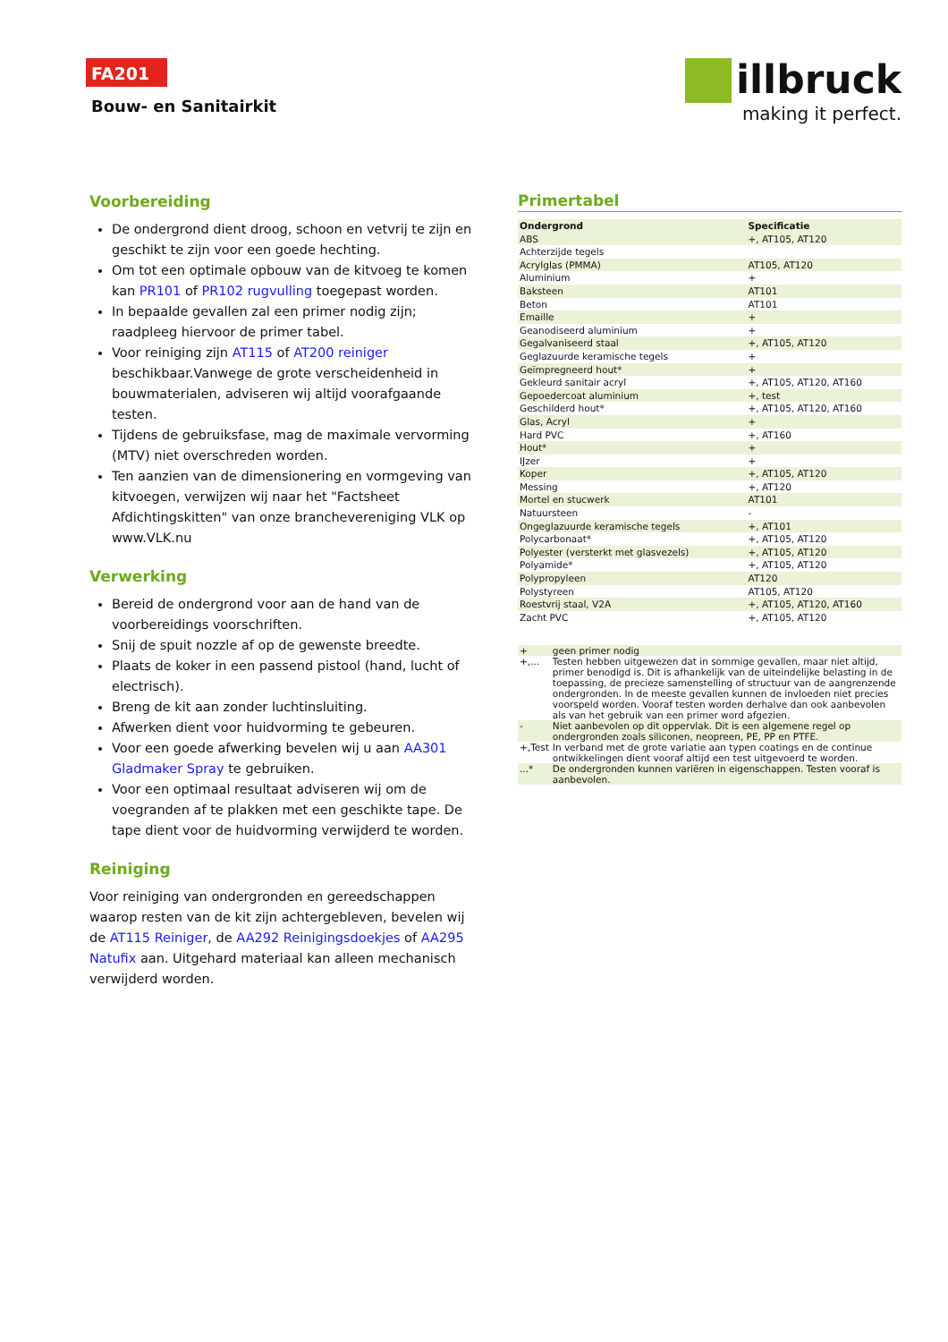FA201
Bouw- en Sanitairkit
illbruck
making it perfect.
Voorbereiding
De ondergrond dient droog, schoon en vetvrij te zijn en geschikt te zijn voor een goede hechting.
Om tot een optimale opbouw van de kitvoeg te komen kan PR101 of PR102 rugvulling toegepast worden.
In bepaalde gevallen zal een primer nodig zijn; raadpleeg hiervoor de primer tabel.
Voor reiniging zijn AT115 of AT200 reiniger beschikbaar.Vanwege de grote verscheidenheid in bouwmaterialen, adviseren wij altijd voorafgaande testen.
Tijdens de gebruiksfase, mag de maximale vervorming (MTV) niet overschreden worden.
Ten aanzien van de dimensionering en vormgeving van kitvoegen, verwijzen wij naar het "Factsheet Afdichtingskitten" van onze branchevereniging VLK op www.VLK.nu
Verwerking
Bereid de ondergrond voor aan de hand van de voorbereidings voorschriften.
Snij de spuit nozzle af op de gewenste breedte.
Plaats de koker in een passend pistool (hand, lucht of electrisch).
Breng de kit aan zonder luchtinsluiting.
Afwerken dient voor huidvorming te gebeuren.
Voor een goede afwerking bevelen wij u aan AA301 Gladmaker Spray te gebruiken.
Voor een optimaal resultaat adviseren wij om de voegranden af te plakken met een geschikte tape. De tape dient voor de huidvorming verwijderd te worden.
Reiniging
Voor reiniging van ondergronden en gereedschappen waarop resten van de kit zijn achtergebleven, bevelen wij de AT115 Reiniger, de AA292 Reinigingsdoekjes of AA295 Natufix aan. Uitgehard materiaal kan alleen mechanisch verwijderd worden.
Primertabel
| Ondergrond | Specificatie |
| --- | --- |
| ABS | +, AT105, AT120 |
| Achterzijde tegels | |
| Acrylglas (PMMA) | AT105, AT120 |
| Aluminium | + |
| Baksteen | AT101 |
| Beton | AT101 |
| Emaille | + |
| Geanodiseerd aluminium | + |
| Gegalvaniseerd staal | +, AT105, AT120 |
| Geglazuurde keramische tegels | + |
| Geïmpregneerd hout* | + |
| Gekleurd sanitair acryl | +, AT105, AT120, AT160 |
| Gepoedercoat aluminium | +, test |
| Geschilderd hout* | +, AT105, AT120, AT160 |
| Glas, Acryl | + |
| Hard PVC | +, AT160 |
| Hout* | + |
| IJzer | + |
| Koper | +, AT105, AT120 |
| Messing | +, AT120 |
| Mortel en stucwerk | AT101 |
| Natuursteen | - |
| Ongeglazuurde keramische tegels | +, AT101 |
| Polycarbonaat* | +, AT105, AT120 |
| Polyester (versterkt met glasvezels) | +, AT105, AT120 |
| Polyamide* | +, AT105, AT120 |
| Polypropyleen | AT120 |
| Polystyreen | AT105, AT120 |
| Roestvrij staal, V2A | +, AT105, AT120, AT160 |
| Zacht PVC | +, AT105, AT120 |
| + | geen primer nodig |
| +,... | Testen hebben uitgewezen dat in sommige gevallen, maar niet altijd, primer benodigd is. Dit is afhankelijk van de uiteindelijke belasting in de toepassing, de precieze samenstelling of structuur van de aangrenzende ondergronden. In de meeste gevallen kunnen de invloeden niet precies voorspeld worden. Vooraf testen worden derhalve dan ook aanbevolen als van het gebruik van een primer word afgezien. |
| - | Niet aanbevolen op dit oppervlak. Dit is een algemene regel op ondergronden zoals siliconen, neopreen, PE, PP en PTFE. |
| +,Test | In verband met de grote variatie aan typen coatings en de continue ontwikkelingen dient vooraf altijd een test uitgevoerd te worden. |
| ...* | De ondergronden kunnen variëren in eigenschappen. Testen vooraf is aanbevolen. |